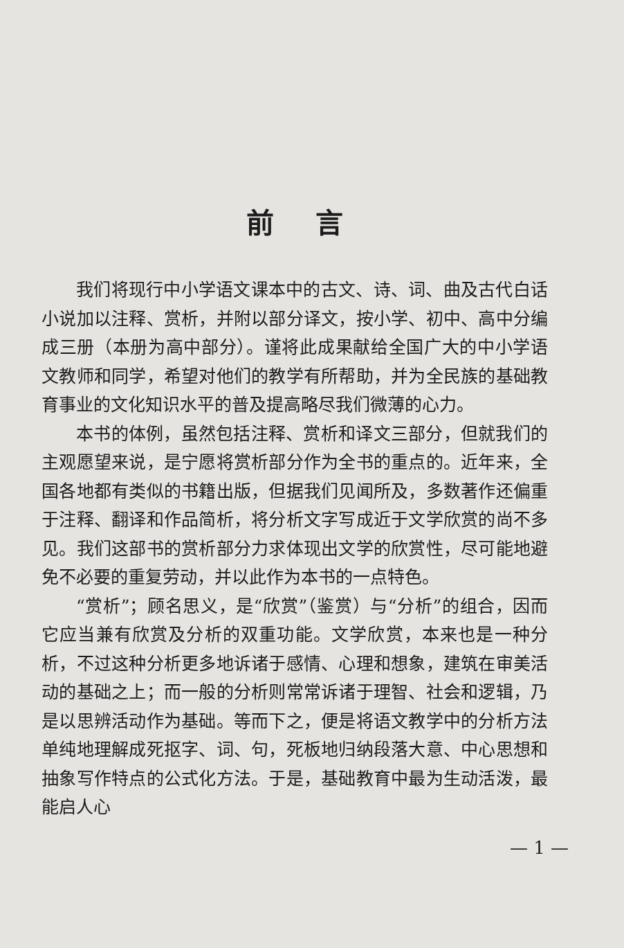前言
我们将现行中小学语文课本中的古文、诗、词、曲及古代白话小说加以注释、赏析，并附以部分译文，按小学、初中、高中分编成三册（本册为高中部分）。谨将此成果献给全国广大的中小学语文教师和同学，希望对他们的教学有所帮助，并为全民族的基础教育事业的文化知识水平的普及提高略尽我们微薄的心力。
本书的体例，虽然包括注释、赏析和译文三部分，但就我们的主观愿望来说，是宁愿将赏析部分作为全书的重点的。近年来，全国各地都有类似的书籍出版，但据我们见闻所及，多数著作还偏重于注释、翻译和作品简析，将分析文字写成近于文学欣赏的尚不多见。我们这部书的赏析部分力求体现出文学的欣赏性，尽可能地避免不必要的重复劳动，并以此作为本书的一点特色。
“赏析”；顾名思义，是“欣赏”（鉴赏）与“分析”的组合，因而它应当兼有欣赏及分析的双重功能。文学欣赏，本来也是一种分析，不过这种分析更多地诉诸于感情、心理和想象，建筑在审美活动的基础之上；而一般的分析则常常诉诸于理智、社会和逻辑，乃是以思辨活动作为基础。等而下之，便是将语文教学中的分析方法单纯地理解成死抠字、词、句，死板地归纳段落大意、中心思想和抽象写作特点的公式化方法。于是，基础教育中最为生动活泼，最能启人心
— 1 —